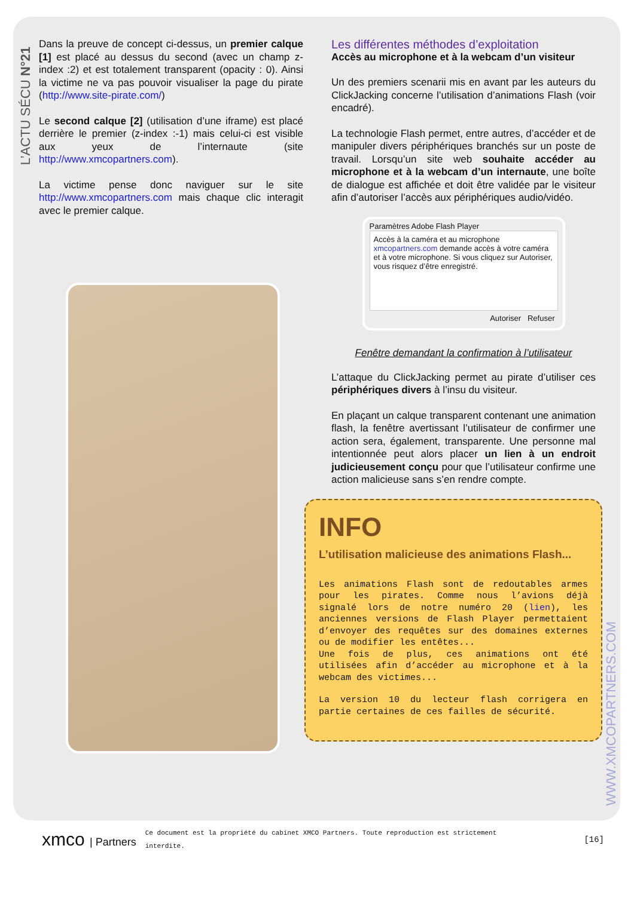L’ACTU SÉCU N°21
Dans la preuve de concept ci-dessus, un premier calque [1] est placé au dessus du second (avec un champ z-index :2) et est totalement transparent (opacity : 0). Ainsi la victime ne va pas pouvoir visualiser la page du pirate (http://www.site-pirate.com/)
Le second calque [2] (utilisation d’une iframe) est placé derrière le premier (z-index :-1) mais celui-ci est visible aux yeux de l’internaute (site http://www.xmcopartners.com).
La victime pense donc naviguer sur le site http://www.xmcopartners.com mais chaque clic interagit avec le premier calque.
Les différentes méthodes d’exploitation
Accès au microphone et à la webcam d’un visiteur
Un des premiers scenarii mis en avant par les auteurs du ClickJacking concerne l’utilisation d’animations Flash (voir encadré).
La technologie Flash permet, entre autres, d’accéder et de manipuler divers périphériques branchés sur un poste de travail. Lorsqu’un site web souhaite accéder au microphone et à la webcam d’un internaute, une boîte de dialogue est affichée et doit être validée par le visiteur afin d’autoriser l’accès aux périphériques audio/vidéo.
Paramètres Adobe Flash Player
Accès à la caméra et au microphone
xmcopartners.com demande accès à votre caméra et à votre microphone. Si vous cliquez sur Autoriser, vous risquez d’être enregistré.
Autoriser Refuser
Fenêtre demandant la confirmation à l’utilisateur
L’attaque du ClickJacking permet au pirate d’utiliser ces périphériques divers à l’insu du visiteur.
En plaçant un calque transparent contenant une animation flash, la fenêtre avertissant l’utilisateur de confirmer une action sera, également, transparente. Une personne mal intentionnée peut alors placer un lien à un endroit judicieusement conçu pour que l’utilisateur confirme une action malicieuse sans s’en rendre compte.
INFO
L’utilisation malicieuse des animations Flash...
Les animations Flash sont de redoutables armes pour les pirates. Comme nous l’avions déjà signalé lors de notre numéro 20 (lien), les anciennes versions de Flash Player permettaient d’envoyer des requêtes sur des domaines externes ou de modifier les entêtes...
Une fois de plus, ces animations ont été utilisées afin d’accéder au microphone et à la webcam des victimes...
La version 10 du lecteur flash corrigera en partie certaines de ces failles de sécurité.
WWW.XMCOPARTNERS.COM
xmco | Partners
Ce document est la propriété du cabinet XMCO Partners. Toute reproduction est strictement interdite.
[16]